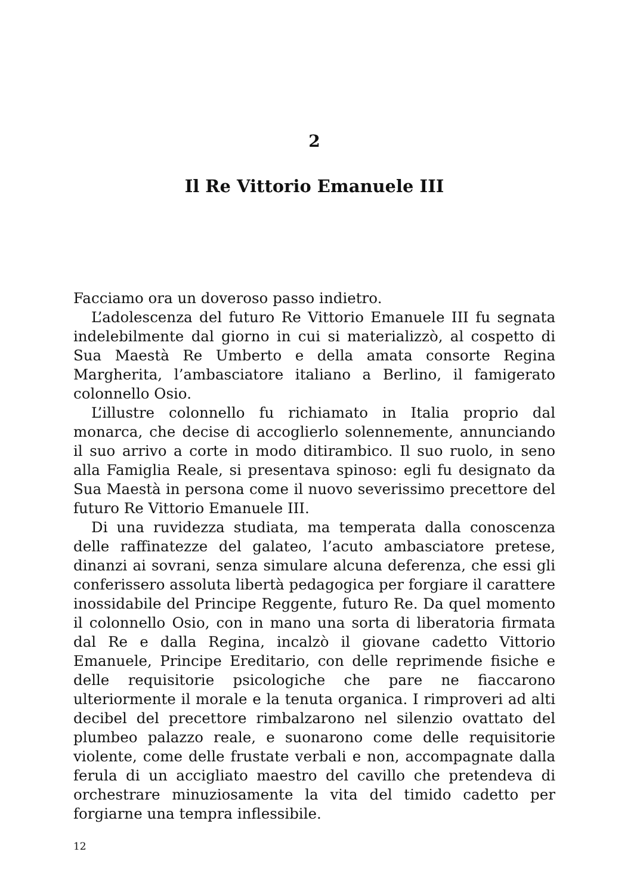2
Il Re Vittorio Emanuele III
Facciamo ora un doveroso passo indietro.
L’adolescenza del futuro Re Vittorio Emanuele III fu segnata indelebilmente dal giorno in cui si materializzò, al cospetto di Sua Maestà Re Umberto e della amata consorte Regina Margherita, l’ambasciatore italiano a Berlino, il famigerato colonnello Osio.
L’illustre colonnello fu richiamato in Italia proprio dal monarca, che decise di accoglierlo solennemente, annunciando il suo arrivo a corte in modo ditirambico. Il suo ruolo, in seno alla Famiglia Reale, si presentava spinoso: egli fu designato da Sua Maestà in persona come il nuovo severissimo precettore del futuro Re Vittorio Emanuele III.
Di una ruvidezza studiata, ma temperata dalla conoscenza delle raffinatezze del galateo, l’acuto ambasciatore pretese, dinanzi ai sovrani, senza simulare alcuna deferenza, che essi gli conferissero assoluta libertà pedagogica per forgiare il carattere inossidabile del Principe Reggente, futuro Re. Da quel momento il colonnello Osio, con in mano una sorta di liberatoria firmata dal Re e dalla Regina, incalzò il giovane cadetto Vittorio Emanuele, Principe Ereditario, con delle reprimende fisiche e delle requisitorie psicologiche che pare ne fiaccarono ulteriormente il morale e la tenuta organica. I rimproveri ad alti decibel del precettore rimbalzarono nel silenzio ovattato del plumbeo palazzo reale, e suonarono come delle requisitorie violente, come delle frustate verbali e non, accompagnate dalla ferula di un accigliato maestro del cavillo che pretendeva di orchestrare minuziosamente la vita del timido cadetto per forgiarne una tempra inflessibile.
12